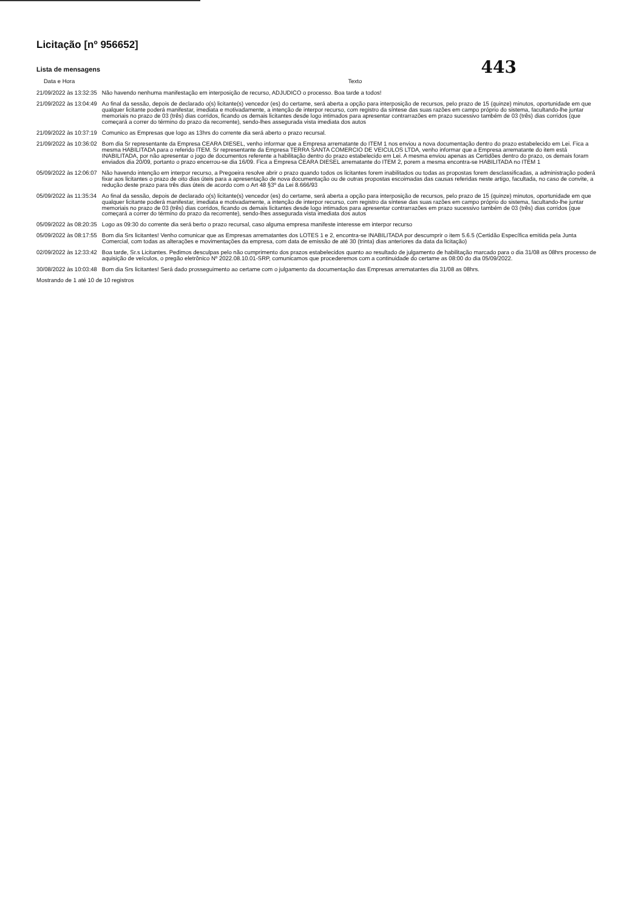Licitação [nº 956652]
Lista de mensagens
443
| Data e Hora | Texto |
| --- | --- |
| 21/09/2022 às 13:32:35 | Não havendo nenhuma manifestação em interposição de recurso, ADJUDICO o processo. Boa tarde a todos! |
| 21/09/2022 às 13:04:49 | Ao final da sessão, depois de declarado o(s) licitante(s) vencedor (es) do certame, será aberta a opção para interposição de recursos, pelo prazo de 15 (quinze) minutos, oportunidade em que qualquer licitante poderá manifestar, imediata e motivadamente, a intenção de interpor recurso, com registro da síntese das suas razões em campo próprio do sistema, facultando-lhe juntar memoriais no prazo de 03 (três) dias corridos, ficando os demais licitantes desde logo intimados para apresentar contrarrazões em prazo sucessivo também de 03 (três) dias corridos (que começará a correr do término do prazo da recorrente), sendo-lhes assegurada vista imediata dos autos |
| 21/09/2022 às 10:37:19 | Comunico as Empresas que logo as 13hrs do corrente dia será aberto o prazo recursal. |
| 21/09/2022 às 10:36:02 | Bom dia Sr representante da Empresa CEARA DIESEL, venho informar que a Empresa arrematante do ITEM 1 nos enviou a nova documentação dentro do prazo estabelecido em Lei. Fica a mesma HABILITADA para o referido ITEM. Sr representante da Empresa TERRA SANTA COMERCIO DE VEICULOS LTDA, venho informar que a Empresa arrematante do item está INABILITADA, por não apresentar o jogo de documentos referente a habilitação dentro do prazo estabelecido em Lei. A mesma enviou apenas as Certidões dentro do prazo, os demais foram enviados dia 20/09, portanto o prazo encerrou-se dia 16/09. Fica a Empresa CEARA DIESEL arrematante do ITEM 2, porem a mesma encontra-se HABILITADA no ITEM 1 |
| 05/09/2022 às 12:06:07 | Não havendo intenção em interpor recurso, a Pregoeira resolve abrir o prazo quando todos os licitantes forem inabilitados ou todas as propostas forem desclassificadas, a administração poderá fixar aos licitantes o prazo de oito dias úteis para a apresentação de nova documentação ou de outras propostas escoimadas das causas referidas neste artigo, facultada, no caso de convite, a redução deste prazo para três dias úteis de acordo com o Art 48 §3º da Lei 8.666/93 |
| 05/09/2022 às 11:35:34 | Ao final da sessão, depois de declarado o(s) licitante(s) vencedor (es) do certame, será aberta a opção para interposição de recursos, pelo prazo de 15 (quinze) minutos, oportunidade em que qualquer licitante poderá manifestar, imediata e motivadamente, a intenção de interpor recurso, com registro da síntese das suas razões em campo próprio do sistema, facultando-lhe juntar memoriais no prazo de 03 (três) dias corridos, ficando os demais licitantes desde logo intimados para apresentar contrarrazões em prazo sucessivo também de 03 (três) dias corridos (que começará a correr do término do prazo da recorrente), sendo-lhes assegurada vista imediata dos autos |
| 05/09/2022 às 08:20:35 | Logo as 09:30 do corrente dia será berto o prazo recursal, caso alguma empresa manifeste interesse em interpor recurso |
| 05/09/2022 às 08:17:55 | Bom dia Srs licitantes! Venho comunicar que as Empresas arrematantes dos LOTES 1 e 2, encontra-se INABILITADA por descumprir o item 5.6.5 (Certidão Específica emitida pela Junta Comercial, com todas as alterações e movimentações da empresa, com data de emissão de até 30 (trinta) dias anteriores da data da licitação) |
| 02/09/2022 às 12:33:42 | Boa tarde, Sr.s Licitantes. Pedimos desculpas pelo não cumprimento dos prazos estabelecidos quanto ao resultado de julgamento de habilitação marcado para o dia 31/08 as 08hrs processo de aquisição de veículos, o pregão eletrônico Nº 2022.08.10.01-SRP, comunicamos que procederemos com a continuidade do certame as 08:00 do dia 05/09/2022. |
| 30/08/2022 às 10:03:48 | Bom dia Srs licitantes! Será dado prosseguimento ao certame com o julgamento da documentação das Empresas arrematantes dia 31/08 as 08hrs. |
Mostrando de 1 até 10 de 10 registros